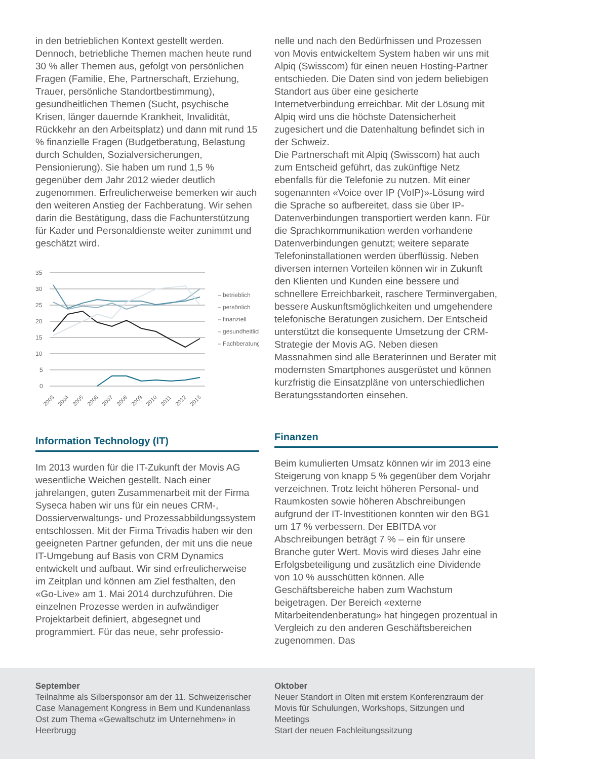in den betrieblichen Kontext gestellt werden. Dennoch, betriebliche Themen machen heute rund 30 % aller Themen aus, gefolgt von persönlichen Fragen (Familie, Ehe, Partnerschaft, Erziehung, Trauer, persönliche Standortbestimmung), gesundheitlichen Themen (Sucht, psychische Krisen, länger dauernde Krankheit, Invalidität, Rückkehr an den Arbeitsplatz) und dann mit rund 15 % finanzielle Fragen (Budgetberatung, Belastung durch Schulden, Sozialversicherungen, Pensionierung). Sie haben um rund 1,5 % gegenüber dem Jahr 2012 wieder deutlich zugenommen. Erfreulicherweise bemerken wir auch den weiteren Anstieg der Fachberatung. Wir sehen darin die Bestätigung, dass die Fachunterstützung für Kader und Personaldienste weiter zunimmt und geschätzt wird.
35
30
25
20
15
10
5
0
– betrieblich
– persönlich
– finanziell
– gesundheitlich
– Fachberatung
2003
2004
2005
2006
2007
2008
2009
2010
2011
2012
2013
Information Technology (IT)
Im 2013 wurden für die IT-Zukunft der Movis AG wesentliche Weichen gestellt. Nach einer jahrelangen, guten Zusammenarbeit mit der Firma Syseca haben wir uns für ein neues CRM-, Dossierverwaltungs- und Prozessabbildungssystem entschlossen. Mit der Firma Trivadis haben wir den geeigneten Partner gefunden, der mit uns die neue IT-Umgebung auf Basis von CRM Dynamics entwickelt und aufbaut. Wir sind erfreulicherweise im Zeitplan und können am Ziel festhalten, den «Go-Live» am 1. Mai 2014 durchzuführen. Die einzelnen Prozesse werden in aufwändiger Projektarbeit definiert, abgesegnet und programmiert. Für das neue, sehr professio-
nelle und nach den Bedürfnissen und Prozessen von Movis entwickeltem System haben wir uns mit Alpiq (Swisscom) für einen neuen Hosting-Partner entschieden. Die Daten sind von jedem beliebigen Standort aus über eine gesicherte Internetverbindung erreichbar. Mit der Lösung mit Alpiq wird uns die höchste Datensicherheit zugesichert und die Datenhaltung befindet sich in der Schweiz.
Die Partnerschaft mit Alpiq (Swisscom) hat auch zum Entscheid geführt, das zukünftige Netz ebenfalls für die Telefonie zu nutzen. Mit einer sogenannten «Voice over IP (VoIP)»-Lösung wird die Sprache so aufbereitet, dass sie über IP-Datenverbindungen transportiert werden kann. Für die Sprachkommunikation werden vorhandene Datenverbindungen genutzt; weitere separate Telefoninstallationen werden überflüssig. Neben diversen internen Vorteilen können wir in Zukunft den Klienten und Kunden eine bessere und schnellere Erreichbarkeit, raschere Terminvergaben, bessere Auskunftsmöglichkeiten und umgehendere telefonische Beratungen zusichern. Der Entscheid unterstützt die konsequente Umsetzung der CRM-Strategie der Movis AG. Neben diesen Massnahmen sind alle Beraterinnen und Berater mit modernsten Smartphones ausgerüstet und können kurzfristig die Einsatzpläne von unterschiedlichen Beratungsstandorten einsehen.
Finanzen
Beim kumulierten Umsatz können wir im 2013 eine Steigerung von knapp 5 % gegenüber dem Vorjahr verzeichnen. Trotz leicht höheren Personal- und Raumkosten sowie höheren Abschreibungen aufgrund der IT-Investitionen konnten wir den BG1 um 17 % verbessern. Der EBITDA vor Abschreibungen beträgt 7 % – ein für unsere Branche guter Wert. Movis wird dieses Jahr eine Erfolgsbeteiligung und zusätzlich eine Dividende von 10 % ausschütten können. Alle Geschäftsbereiche haben zum Wachstum beigetragen. Der Bereich «externe Mitarbeitendenberatung» hat hingegen prozentual in Vergleich zu den anderen Geschäftsbereichen zugenommen. Das
September
Teilnahme als Silbersponsor am der 11. Schweizerischer Case Management Kongress in Bern und Kundenanlass Ost zum Thema «Gewaltschutz im Unternehmen» in Heerbrugg
Oktober
Neuer Standort in Olten mit erstem Konferenzraum der Movis für Schulungen, Workshops, Sitzungen und Meetings
Start der neuen Fachleitungssitzung